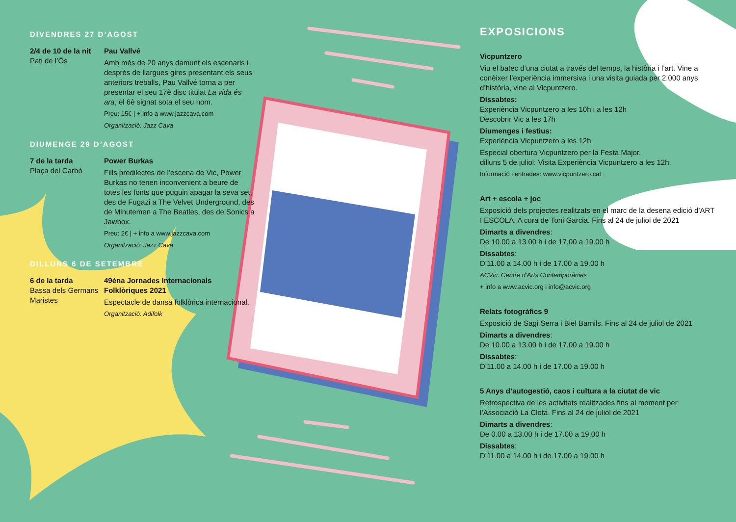DIVENDRES 27 D’AGOST
2/4 de 10 de la nit
Pati de l’Ós
Pau Vallvé
Amb més de 20 anys damunt els escenaris i després de llargues gires presentant els seus anteriors treballs, Pau Vallvé torna a per presentar el seu 17è disc titulat La vida és ara, el 6è signat sota el seu nom.
Preu: 15€ | + info a www.jazzcava.com
Organització: Jazz Cava
DIUMENGE 29 D’AGOST
7 de la tarda
Plaça del Carbó
Power Burkas
Fills predilectes de l’escena de Vic, Power Burkas no tenen inconvenient a beure de totes les fonts que puguin apagar la seva set, des de Fugazi a The Velvet Underground, des de Minutemen a The Beatles, des de Sonics a Jawbox.
Preu: 2€ | + info a www.jazzcava.com
Organització: Jazz Cava
DILLUNS 6 DE SETEMBRE
6 de la tarda
Bassa dels Germans Maristes
49èna Jornades Internacionals Folklòriques 2021
Espectacle de dansa folklòrica internacional.
Organització: Adifolk
EXPOSICIONS
Vicpuntzero
Viu el batec d’una ciutat a través del temps, la història i l’art. Vine a conèixer l’experiència immersiva i una visita guiada per 2.000 anys d’història, vine al Vicpuntzero.
Dissabtes:
Experiència Vicpuntzero a les 10h i a les 12h
Descobrir Vic a les 17h
Diumenges i festius:
Experiència Vicpuntzero a les 12h
Especial obertura Vicpuntzero per la Festa Major,
dilluns 5 de juliol: Visita Experiència Vicpuntzero a les 12h.
Informació i entrades: www.vicpuntzero.cat
Art + escola + joc
Exposició dels projectes realitzats en el marc de la desena edició d’ART I ESCOLA. A cura de Toni Garcia. Fins al 24 de juliol de 2021
Dimarts a divendres:
De 10.00 a 13.00 h i de 17.00 a 19.00 h
Dissabtes:
D’11.00 a 14.00 h i de 17.00 a 19.00 h
ACVic. Centre d’Arts Contemporànies
+ info a www.acvic.org i info@acvic.org
Relats fotogràfics 9
Exposició de Sagi Serra i Biel Barnils. Fins al 24 de juliol de 2021
Dimarts a divendres:
De 10.00 a 13.00 h i de 17.00 a 19.00 h
Dissabtes:
D’11.00 a 14.00 h i de 17.00 a 19.00 h
5 Anys d’autogestió, caos i cultura a la ciutat de vic
Retrospectiva de les activitats realitzades fins al moment per l’Associació La Clota. Fins al 24 de juliol de 2021
Dimarts a divendres:
De 0.00 a 13.00 h i de 17.00 a 19.00 h
Dissabtes:
D’11.00 a 14.00 h i de 17.00 a 19.00 h